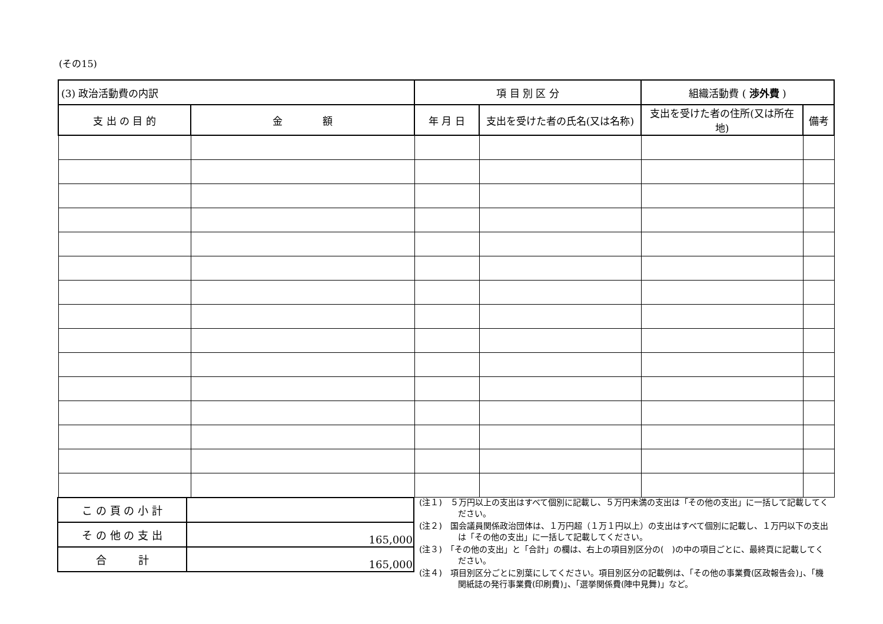(その15)
| (3) 政治活動費の内訳 | | 項 目 別 区 分 | | 組織活動費 ( 渉外費 ) | |
| 支 出 の 目 的 | 金 額 | 年 月 日 | 支出を受けた者の氏名(又は名称) | 支出を受けた者の住所(又は所在地) | 備考 |
| こ の 頁 の 小 計 | |
| そ の 他 の 支 出 | 165,000 |
| 合 計 | 165,000 |
(注１)　５万円以上の支出はすべて個別に記載し、５万円未満の支出は「その他の支出」に一括して記載してください。
(注２)　国会議員関係政治団体は、１万円超（１万１円以上）の支出はすべて個別に記載し、１万円以下の支出は「その他の支出」に一括して記載してください。
(注３)　「その他の支出」と「合計」の欄は、右上の項目別区分の(　)の中の項目ごとに、最終頁に記載してください。
(注４)　項目別区分ごとに別葉にしてください。項目別区分の記載例は、「その他の事業費(区政報告会)」、「機関紙誌の発行事業費(印刷費)」、「選挙関係費(陣中見舞)」など。